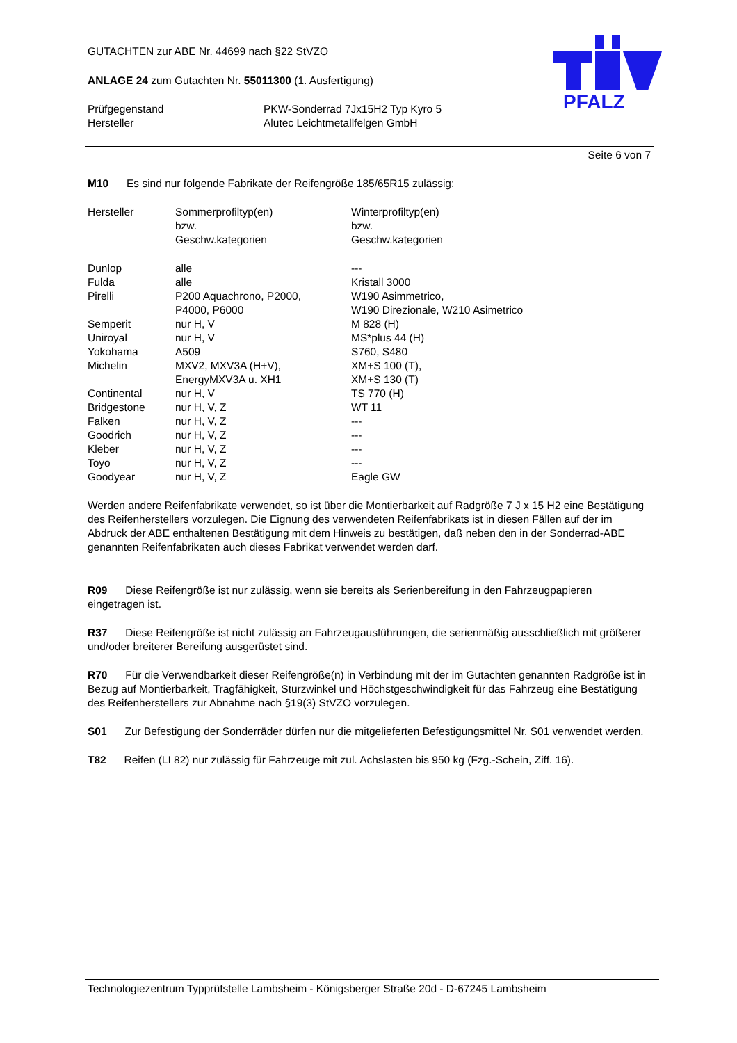PFALZ
GUTACHTEN zur ABE Nr. 44699 nach §22 StVZO
ANLAGE 24 zum Gutachten Nr. 55011300 (1. Ausfertigung)
| Prüfgegenstand | PKW-Sonderrad 7Jx15H2 Typ Kyro 5 |
| Hersteller | Alutec Leichtmetallfelgen GmbH |
Seite 6 von 7
M10 Es sind nur folgende Fabrikate der Reifengröße 185/65R15 zulässig:
| Hersteller | Sommerprofiltyp(en) bzw. Geschw.kategorien | Winterprofiltyp(en) bzw. Geschw.kategorien |
| Dunlop | alle | --- |
| Fulda | alle | Kristall 3000 |
| Pirelli | P200 Aquachrono, P2000, P4000, P6000 | W190 Asimmetrico, W190 Direzionale, W210 Asimetrico |
| Semperit | nur H, V | M 828 (H) |
| Uniroyal | nur H, V | MS*plus 44 (H) |
| Yokohama | A509 | S760, S480 |
| Michelin | MXV2, MXV3A (H+V), EnergyMXV3A u. XH1 | XM+S 100 (T), XM+S 130 (T) |
| Continental | nur H, V | TS 770 (H) |
| Bridgestone | nur H, V, Z | WT 11 |
| Falken | nur H, V, Z | --- |
| Goodrich | nur H, V, Z | --- |
| Kleber | nur H, V, Z | --- |
| Toyo | nur H, V, Z | --- |
| Goodyear | nur H, V, Z | Eagle GW |
Werden andere Reifenfabrikate verwendet, so ist über die Montierbarkeit auf Radgröße 7 J x 15 H2 eine Bestätigung des Reifenherstellers vorzulegen. Die Eignung des verwendeten Reifenfabrikats ist in diesen Fällen auf der im Abdruck der ABE enthaltenen Bestätigung mit dem Hinweis zu bestätigen, daß neben den in der Sonderrad-ABE genannten Reifenfabrikaten auch dieses Fabrikat verwendet werden darf.
R09 Diese Reifengröße ist nur zulässig, wenn sie bereits als Serienbereifung in den Fahrzeugpapieren eingetragen ist.
R37 Diese Reifengröße ist nicht zulässig an Fahrzeugausführungen, die serienmäßig ausschließlich mit größerer und/oder breiterer Bereifung ausgerüstet sind.
R70 Für die Verwendbarkeit dieser Reifengröße(n) in Verbindung mit der im Gutachten genannten Radgröße ist in Bezug auf Montierbarkeit, Tragfähigkeit, Sturzwinkel und Höchstgeschwindigkeit für das Fahrzeug eine Bestätigung des Reifenherstellers zur Abnahme nach §19(3) StVZO vorzulegen.
S01 Zur Befestigung der Sonderräder dürfen nur die mitgelieferten Befestigungsmittel Nr. S01 verwendet werden.
T82 Reifen (LI 82) nur zulässig für Fahrzeuge mit zul. Achslasten bis 950 kg (Fzg.-Schein, Ziff. 16).
Technologiezentrum Typprüfstelle Lambsheim - Königsberger Straße 20d - D-67245 Lambsheim